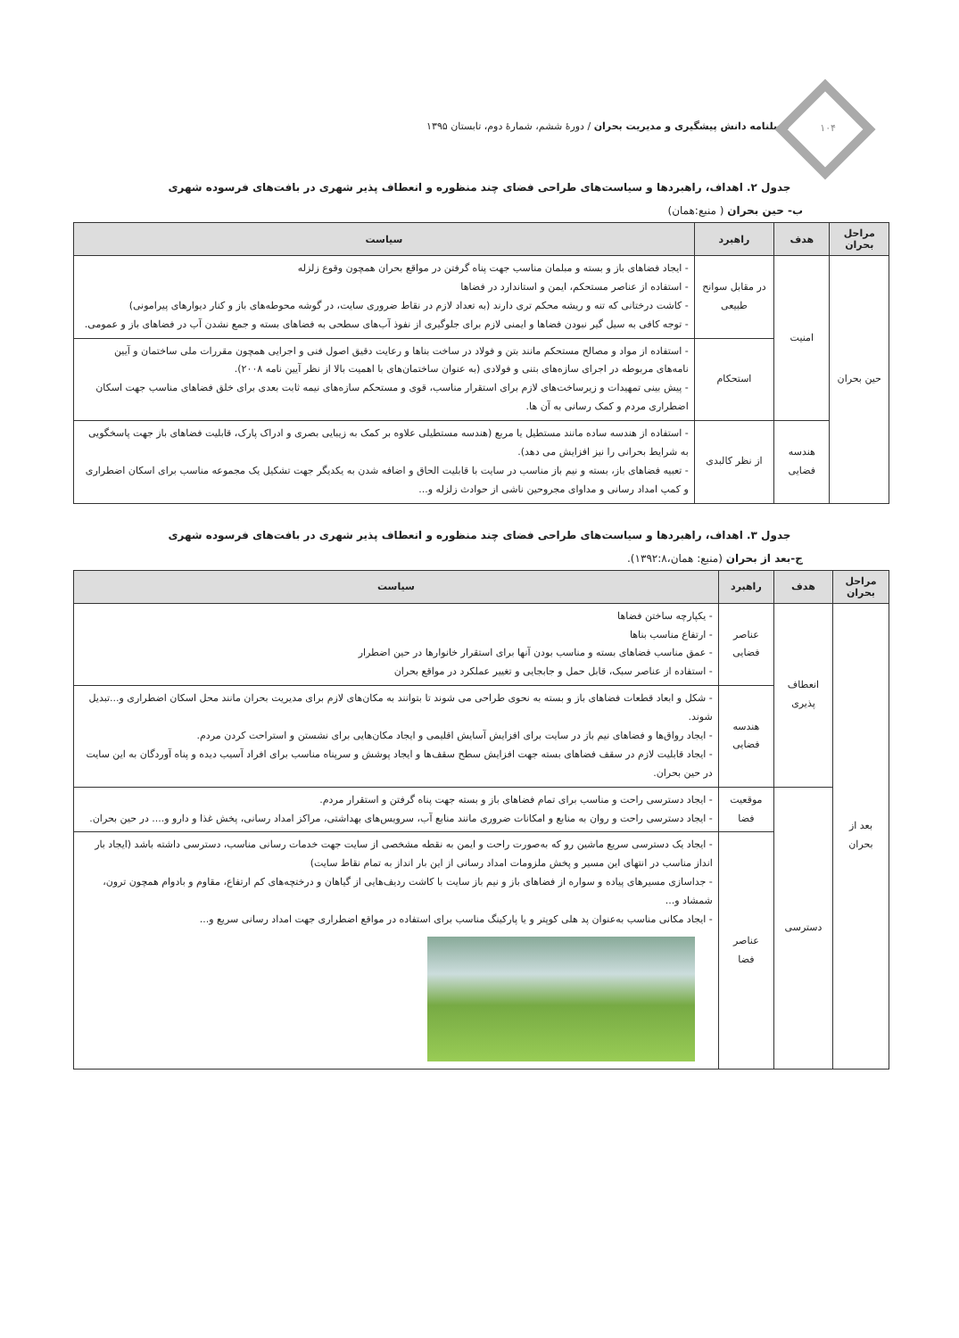۱۰۴
فصلنامه دانش پیشگیری و مدیریت بحران / دورهٔ ششم، شمارهٔ دوم، تابستان ۱۳۹۵
جدول ۲. اهداف، راهبردها و سیاست‌های طراحی فضای چند منظوره و انعطاف پذیر شهری در بافت‌های فرسوده شهری
ب- حین بحران ( منبع:همان)
| مراحل بحران | هدف | راهبرد | سیاست |
| --- | --- | --- | --- |
| حین بحران | امنیت | در مقابل سوانح طبیعی | - ایجاد فضاهای باز و بسته و مبلمان مناسب جهت پناه گرفتن در مواقع بحران همچون وقوع زلزله - استفاده از عناصر مستحکم، ایمن و استاندارد در فضاها - کاشت درختانی که تنه و ریشه محکم تری دارند (به تعداد لازم در نقاط ضروری سایت، در گوشه محوطه‌های باز و کنار دیوارهای پیرامونی) - توجه کافی به سیل گیر نبودن فضاها و ایمنی لازم برای جلوگیری از نفوذ آب‌های سطحی به فضاهای بسته و جمع نشدن آب در فضاهای باز و عمومی. |
| | | استحکام | - استفاده از مواد و مصالح مستحکم مانند بتن و فولاد در ساخت بناها و رعایت دقیق اصول فنی و اجرایی همچون مقررات ملی ساختمان و آیین نامه‌های مربوطه در اجرای سازه‌های بتنی و فولادی (به عنوان ساختمان‌های با اهمیت بالا از نظر آیین نامه ۲۰۰۸). - پیش بینی تمهیدات و زیرساخت‌های لازم برای استقرار مناسب، قوی و مستحکم سازه‌های نیمه ثابت بعدی برای خلق فضاهای مناسب جهت اسکان اضطراری مردم و کمک رسانی به آن ها. |
| | هندسه فضایی | از نظر کالبدی | - استفاده از هندسه ساده مانند مستطیل یا مربع (هندسه مستطیلی علاوه بر کمک به زیبایی بصری و ادراک پارک، قابلیت فضاهای باز جهت پاسخگویی به شرایط بحرانی را نیز افزایش می دهد). - تعبیه فضاهای باز، بسته و نیم باز مناسب در سایت با قابلیت الحاق و اضافه شدن به یکدیگر جهت تشکیل یک مجموعه مناسب برای اسکان اضطراری و کمپ امداد رسانی و مداوای مجروحین ناشی از حوادث زلزله و... |
جدول ۳. اهداف، راهبردها و سیاست‌های طراحی فضای چند منظوره و انعطاف پذیر شهری در بافت‌های فرسوده شهری
ج-بعد از بحران (منبع: همان،۱۳۹۲:۸).
| مراحل بحران | هدف | راهبرد | سیاست |
| --- | --- | --- | --- |
| بعد از بحران | انعطاف پذیری | عناصر فضایی | - یکپارچه ساختن فضاها - ارتفاع مناسب بناها - عمق مناسب فضاهای بسته و مناسب بودن آنها برای استقرار خانوارها در حین اضطرار - استفاده از عناصر سبک، قابل حمل و جابجایی و تغییر عملکرد در مواقع بحران |
| | | هندسه فضایی | - شکل و ابعاد قطعات فضاهای باز و بسته به نحوی طراحی می شوند تا بتوانند به مکان‌های لازم برای مدیریت بحران مانند محل اسکان اضطراری و...تبدیل شوند. - ایجاد رواق‌ها و فضاهای نیم باز در سایت برای افزایش آسایش اقلیمی و ایجاد مکان‌هایی برای نشستن و استراحت کردن مردم. - ایجاد قابلیت لازم در سقف فضاهای بسته جهت افزایش سطح سقف‌ها و ایجاد پوشش و سرپناه مناسب برای افراد آسیب دیده و پناه آوردگان به این سایت در حین بحران. |
| | دسترسی | موقعیت فضا | - ایجاد دسترسی راحت و مناسب برای تمام فضاهای باز و بسته جهت پناه گرفتن و استقرار مردم. - ایجاد دسترسی راحت و روان به منابع و امکانات ضروری مانند منابع آب، سرویس‌های بهداشتی، مراکز امداد رسانی، پخش غذا و دارو و.... در حین بحران. |
| | | عناصر فضا | - ایجاد یک دسترسی سریع ماشین رو که به‌صورت راحت و ایمن به نقطه مشخصی از سایت جهت خدمات رسانی مناسب، دسترسی داشته باشد (ایجاد بار انداز مناسب در انتهای این مسیر و پخش ملزومات امداد رسانی از این بار انداز به تمام نقاط سایت) - جداسازی مسیرهای پیاده و سواره از فضاهای باز و نیم باز سایت با کاشت ردیف‌هایی از گیاهان و درختچه‌های کم ارتفاع، مقاوم و بادوام همچون ترون، شمشاد و... - ایجاد مکانی مناسب به‌عنوان پد هلی کوپتر و یا پارکینگ مناسب برای استفاده در مواقع اضطراری جهت امداد رسانی سریع و... |